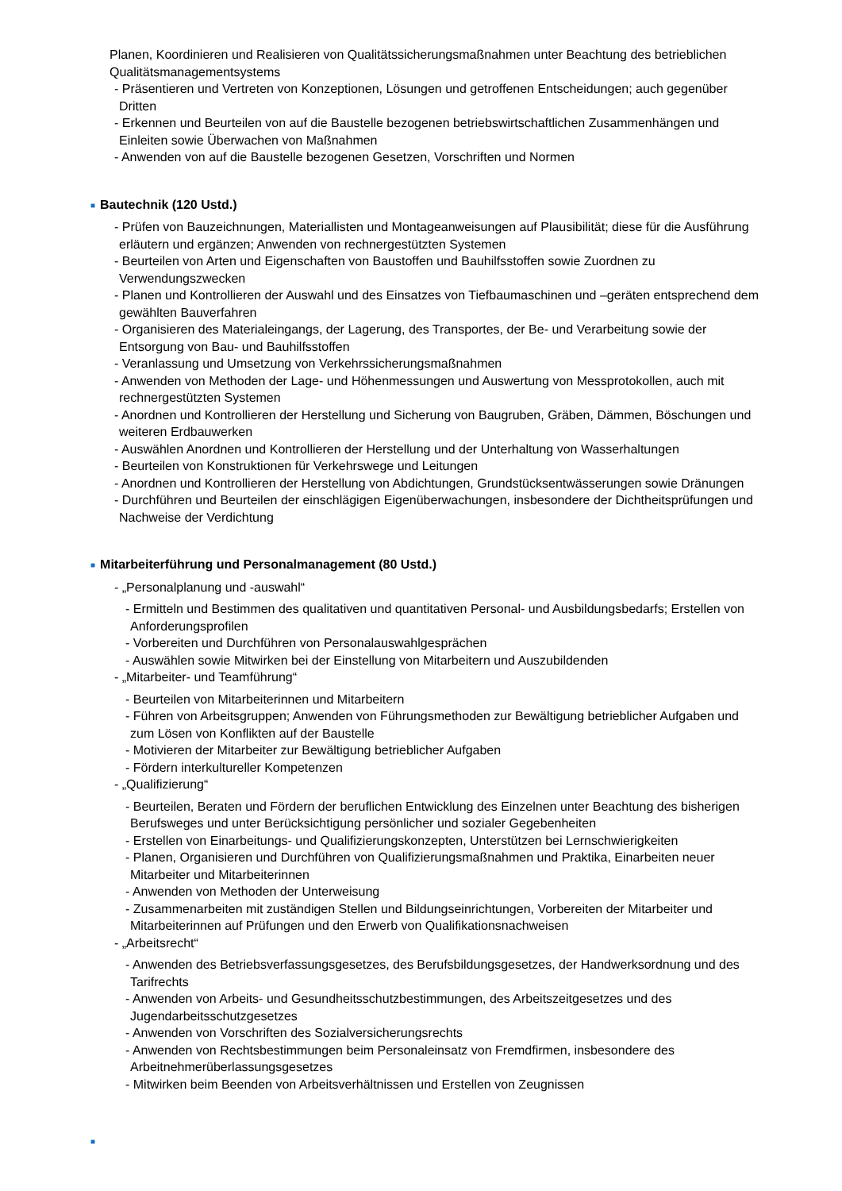Planen, Koordinieren und Realisieren von Qualitätssicherungsmaßnahmen unter Beachtung des betrieblichen Qualitätsmanagementsystems
- Präsentieren und Vertreten von Konzeptionen, Lösungen und getroffenen Entscheidungen; auch gegenüber Dritten
- Erkennen und Beurteilen von auf die Baustelle bezogenen betriebswirtschaftlichen Zusammenhängen und Einleiten sowie Überwachen von Maßnahmen
- Anwenden von auf die Baustelle bezogenen Gesetzen, Vorschriften und Normen
■ Bautechnik (120 Ustd.)
- Prüfen von Bauzeichnungen, Materiallisten und Montageanweisungen auf Plausibilität; diese für die Ausführung erläutern und ergänzen; Anwenden von rechnergestützten Systemen
- Beurteilen von Arten und Eigenschaften von Baustoffen und Bauhilfsstoffen sowie Zuordnen zu Verwendungszwecken
- Planen und Kontrollieren der Auswahl und des Einsatzes von Tiefbaumaschinen und –geräten entsprechend dem gewählten Bauverfahren
- Organisieren des Materialeingangs, der Lagerung, des Transportes, der Be- und Verarbeitung sowie der Entsorgung von Bau- und Bauhilfsstoffen
- Veranlassung und Umsetzung von Verkehrssicherungsmaßnahmen
- Anwenden von Methoden der Lage- und Höhenmessungen und Auswertung von Messprotokollen, auch mit rechnergestützten Systemen
- Anordnen und Kontrollieren der Herstellung und Sicherung von Baugruben, Gräben, Dämmen, Böschungen und weiteren Erdbauwerken
- Auswählen Anordnen und Kontrollieren der Herstellung und der Unterhaltung von Wasserhaltungen
- Beurteilen von Konstruktionen für Verkehrswege und Leitungen
- Anordnen und Kontrollieren der Herstellung von Abdichtungen, Grundstücksentwässerungen sowie Dränungen
- Durchführen und Beurteilen der einschlägigen Eigenüberwachungen, insbesondere der Dichtheitsprüfungen und Nachweise der Verdichtung
■ Mitarbeiterführung und Personalmanagement (80 Ustd.)
- „Personalplanung und -auswahl“
- Ermitteln und Bestimmen des qualitativen und quantitativen Personal- und Ausbildungsbedarfs; Erstellen von Anforderungsprofilen
- Vorbereiten und Durchführen von Personalauswahlgesprächen
- Auswählen sowie Mitwirken bei der Einstellung von Mitarbeitern und Auszubildenden
- „Mitarbeiter- und Teamführung“
- Beurteilen von Mitarbeiterinnen und Mitarbeitern
- Führen von Arbeitsgruppen; Anwenden von Führungsmethoden zur Bewältigung betrieblicher Aufgaben und zum Lösen von Konflikten auf der Baustelle
- Motivieren der Mitarbeiter zur Bewältigung betrieblicher Aufgaben
- Fördern interkultureller Kompetenzen
- „Qualifizierung“
- Beurteilen, Beraten und Fördern der beruflichen Entwicklung des Einzelnen unter Beachtung des bisherigen Berufsweges und unter Berücksichtigung persönlicher und sozialer Gegebenheiten
- Erstellen von Einarbeitungs- und Qualifizierungskonzepten, Unterstützen bei Lernschwierigkeiten
- Planen, Organisieren und Durchführen von Qualifizierungsmaßnahmen und Praktika, Einarbeiten neuer Mitarbeiter und Mitarbeiterinnen
- Anwenden von Methoden der Unterweisung
- Zusammenarbeiten mit zuständigen Stellen und Bildungseinrichtungen, Vorbereiten der Mitarbeiter und Mitarbeiterinnen auf Prüfungen und den Erwerb von Qualifikationsnachweisen
- „Arbeitsrecht“
- Anwenden des Betriebsverfassungsgesetzes, des Berufsbildungsgesetzes, der Handwerksordnung und des Tarifrechts
- Anwenden von Arbeits- und Gesundheitsschutzbestimmungen, des Arbeitszeitgesetzes und des Jugendarbeitsschutzgesetzes
- Anwenden von Vorschriften des Sozialversicherungsrechts
- Anwenden von Rechtsbestimmungen beim Personaleinsatz von Fremdfirmen, insbesondere des Arbeitnehmerüberlassungsgesetzes
- Mitwirken beim Beenden von Arbeitsverhältnissen und Erstellen von Zeugnissen
■